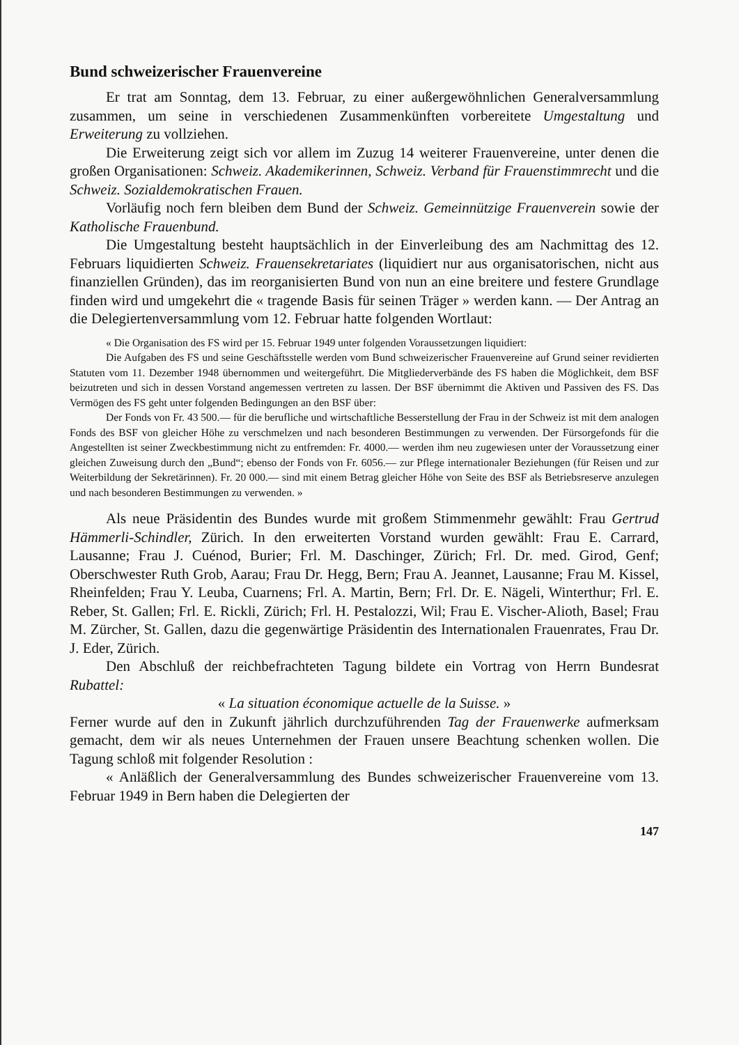Bund schweizerischer Frauenvereine
Er trat am Sonntag, dem 13. Februar, zu einer außergewöhnlichen Generalversammlung zusammen, um seine in verschiedenen Zusammenkünften vorbereitete Umgestaltung und Erweiterung zu vollziehen.
Die Erweiterung zeigt sich vor allem im Zuzug 14 weiterer Frauenvereine, unter denen die großen Organisationen: Schweiz. Akademikerinnen, Schweiz. Verband für Frauenstimmrecht und die Schweiz. Sozialdemokratischen Frauen.
Vorläufig noch fern bleiben dem Bund der Schweiz. Gemeinnützige Frauenverein sowie der Katholische Frauenbund.
Die Umgestaltung besteht hauptsächlich in der Einverleibung des am Nachmittag des 12. Februars liquidierten Schweiz. Frauensekretariates (liquidiert nur aus organisatorischen, nicht aus finanziellen Gründen), das im reorganisierten Bund von nun an eine breitere und festere Grundlage finden wird und umgekehrt die « tragende Basis für seinen Träger » werden kann. — Der Antrag an die Delegiertenversammlung vom 12. Februar hatte folgenden Wortlaut:
« Die Organisation des FS wird per 15. Februar 1949 unter folgenden Voraussetzungen liquidiert:
Die Aufgaben des FS und seine Geschäftsstelle werden vom Bund schweizerischer Frauenvereine auf Grund seiner revidierten Statuten vom 11. Dezember 1948 übernommen und weitergeführt. Die Mitgliederverbände des FS haben die Möglichkeit, dem BSF beizutreten und sich in dessen Vorstand angemessen vertreten zu lassen. Der BSF übernimmt die Aktiven und Passiven des FS. Das Vermögen des FS geht unter folgenden Bedingungen an den BSF über:
Der Fonds von Fr. 43 500.— für die berufliche und wirtschaftliche Besserstellung der Frau in der Schweiz ist mit dem analogen Fonds des BSF von gleicher Höhe zu verschmelzen und nach besonderen Bestimmungen zu verwenden. Der Fürsorgefonds für die Angestellten ist seiner Zweckbestimmung nicht zu entfremden: Fr. 4000.— werden ihm neu zugewiesen unter der Voraussetzung einer gleichen Zuweisung durch den „Bund“; ebenso der Fonds von Fr. 6056.— zur Pflege internationaler Beziehungen (für Reisen und zur Weiterbildung der Sekretärinnen). Fr. 20 000.— sind mit einem Betrag gleicher Höhe von Seite des BSF als Betriebsreserve anzulegen und nach besonderen Bestimmungen zu verwenden. »
Als neue Präsidentin des Bundes wurde mit großem Stimmenmehr gewählt: Frau Gertrud Hämmerli-Schindler, Zürich. In den erweiterten Vorstand wurden gewählt: Frau E. Carrard, Lausanne; Frau J. Cuénod, Burier; Frl. M. Daschinger, Zürich; Frl. Dr. med. Girod, Genf; Oberschwester Ruth Grob, Aarau; Frau Dr. Hegg, Bern; Frau A. Jeannet, Lausanne; Frau M. Kissel, Rheinfelden; Frau Y. Leuba, Cuarnens; Frl. A. Martin, Bern; Frl. Dr. E. Nägeli, Winterthur; Frl. E. Reber, St. Gallen; Frl. E. Rickli, Zürich; Frl. H. Pestalozzi, Wil; Frau E. Vischer-Alioth, Basel; Frau M. Zürcher, St. Gallen, dazu die gegenwärtige Präsidentin des Internationalen Frauenrates, Frau Dr. J. Eder, Zürich.
Den Abschluß der reichbefrachteten Tagung bildete ein Vortrag von Herrn Bundesrat Rubattel:
« La situation économique actuelle de la Suisse. »
Ferner wurde auf den in Zukunft jährlich durchzuführenden Tag der Frauenwerke aufmerksam gemacht, dem wir als neues Unternehmen der Frauen unsere Beachtung schenken wollen. Die Tagung schloß mit folgender Resolution :
« Anläßlich der Generalversammlung des Bundes schweizerischer Frauenvereine vom 13. Februar 1949 in Bern haben die Delegierten der
147